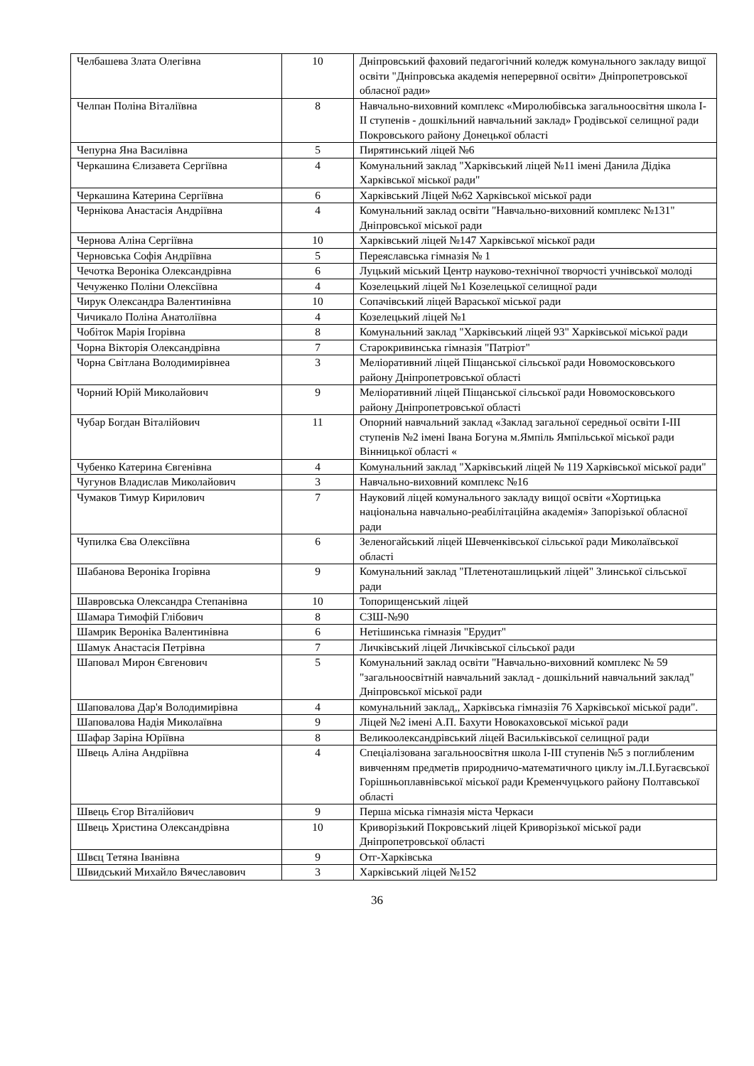| Челбашева Злата Олегівна | 10 | Дніпровський фаховий педагогічний коледж комунального закладу вищої освіти "Дніпровська академія неперервної освіти» Дніпропетровської обласної ради» |
| Челпан Поліна Віталіївна | 8 | Навчально-виховний комплекс «Миролюбівська загальноосвітня школа I-II ступенів - дошкільний навчальний заклад» Гродівської селищної ради Покровського району Донецької області |
| Чепурна Яна Василівна | 5 | Пирятинський ліцей №6 |
| Черкашина Єлизавета Сергіївна | 4 | Комунальний заклад "Харківський ліцей №11 імені Данила Дідіка Харківської міської ради" |
| Черкашина Катерина Сергіївна | 6 | Харківський Ліцей №62 Харківської міської ради |
| Чернікова Анастасія Андріївна | 4 | Комунальний заклад освіти "Навчально-виховний комплекс №131" Дніпровської міської ради |
| Чернова Аліна Сергіївна | 10 | Харківський ліцей №147 Харківської міської ради |
| Черновська Софія Андріївна | 5 | Переяславська гімназія № 1 |
| Чечотка Вероніка Олександрівна | 6 | Луцький міський Центр науково-технічної творчості учнівської молоді |
| Чечуженко Поліни Олексіївна | 4 | Козелецький ліцей №1 Козелецької селищної ради |
| Чирук Олександра Валентинівна | 10 | Сопачівський ліцей Вараської міської ради |
| Чичикало Поліна Анатоліївна | 4 | Козелецький ліцей №1 |
| Чобіток Марія Ігорівна | 8 | Комунальний заклад "Харківський ліцей 93" Харківської міської ради |
| Чорна Вікторія Олександрівна | 7 | Старокривинська гімназія "Патріот" |
| Чорна Світлана Володимирівнеа | 3 | Меліоративний ліцей Піщанської сільської ради Новомосковського району Дніпропетровської області |
| Чорний Юрій Миколайович | 9 | Меліоративний ліцей Піщанської сільської ради Новомосковського району Дніпропетровської області |
| Чубар Богдан Віталійович | 11 | Опорний навчальний заклад «Заклад загальної середньої освіти I-III ступенів №2 імені Івана Богуна м.Ямпіль Ямпільської міської ради Вінницької області « |
| Чубенко Катерина Євгенівна | 4 | Комунальний заклад "Харківський ліцей № 119 Харківської міської ради" |
| Чугунов Владислав Миколайович | 3 | Навчально-виховний комплекс №16 |
| Чумаков Тимур Кирилович | 7 | Науковий ліцей комунального закладу вищої освіти «Хортицька національна навчально-реабілітаційна академія» Запорізької обласної ради |
| Чупилка Єва Олексіївна | 6 | Зеленогайський ліцей Шевченківської сільської ради Миколаївської області |
| Шабанова Вероніка Ігорівна | 9 | Комунальний заклад "Плетеноташлицький ліцей" Злинської сільської ради |
| Шавровська Олександра Степанівна | 10 | Топорищенський ліцей |
| Шамара Тимофій Глібович | 8 | СЗШ-№90 |
| Шамрик Вероніка Валентинівна | 6 | Нетішинська гімназія "Ерудит" |
| Шамук Анастасія Петрівна | 7 | Личківський ліцей Личківської сільської ради |
| Шаповал Мирон Євгенович | 5 | Комунальний заклад освіти "Навчально-виховний комплекс № 59 "загальноосвітній навчальний заклад - дошкільний навчальний заклад" Дніпровської міської ради |
| Шаповалова Дар'я Володимирівна | 4 | комунальний заклад,, Харківська гімназіія 76 Харківської міської ради". |
| Шаповалова Надія Миколаївна | 9 | Ліцей №2 імені А.П. Бахути Новокаховської міської ради |
| Шафар Заріна Юріївна | 8 | Великоолександрівський ліцей Васильківської селищної ради |
| Швець Аліна Андріївна | 4 | Спеціалізована загальноосвітня школа I-III ступенів №5 з поглибленим вивченням предметів природничо-математичного циклу ім.Л.І.Бугаєвської Горішньоплавнівської міської ради Кременчуцького району Полтавської області |
| Швець Єгор Віталійович | 9 | Перша міська гімназія міста Черкаси |
| Швець Христина Олександрівна | 10 | Криворізький Покровський ліцей Криворізької міської ради Дніпропетровської області |
| Швєц Тетяна Іванівна | 9 | Отг-Харківська |
| Швидський Михайло Вячеславович | 3 | Харківський ліцей №152 |
36